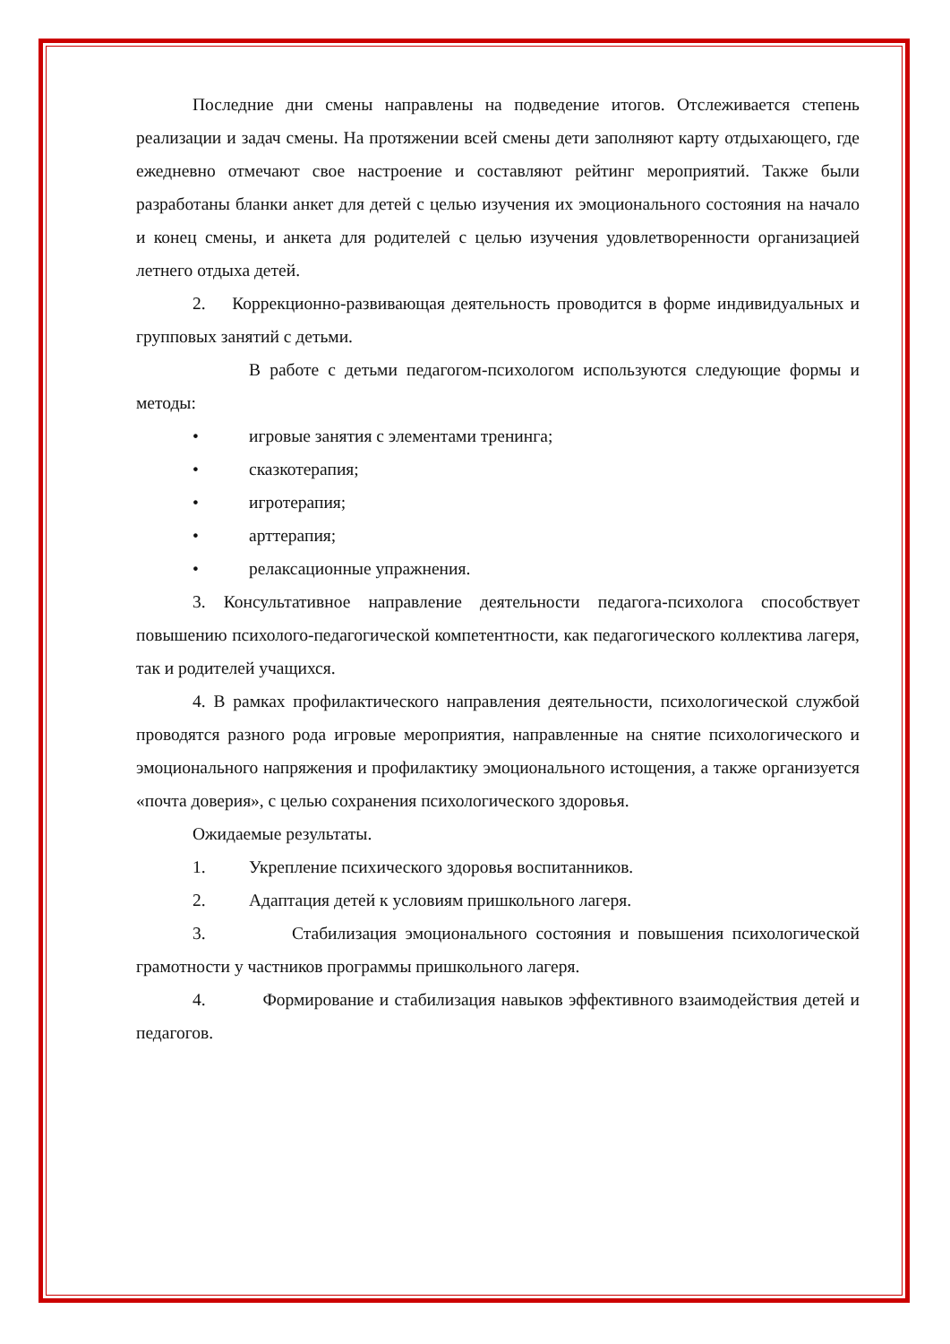Последние дни смены направлены на подведение итогов. Отслеживается степень реализации и задач смены. На протяжении всей смены дети заполняют карту отдыхающего, где ежедневно отмечают свое настроение и составляют рейтинг мероприятий. Также были разработаны бланки анкет для детей с целью изучения их эмоционального состояния на начало и конец смены, и анкета для родителей с целью изучения удовлетворенности организацией летнего отдыха детей.
2. Коррекционно-развивающая деятельность проводится в форме индивидуальных и групповых занятий с детьми.
В работе с детьми педагогом-психологом используются следующие формы и методы:
• игровые занятия с элементами тренинга;
• сказкотерапия;
• игротерапия;
• арттерапия;
• релаксационные упражнения.
3. Консультативное направление деятельности педагога-психолога способствует повышению психолого-педагогической компетентности, как педагогического коллектива лагеря, так и родителей учащихся.
4. В рамках профилактического направления деятельности, психологической службой проводятся разного рода игровые мероприятия, направленные на снятие психологического и эмоционального напряжения и профилактику эмоционального истощения, а также организуется «почта доверия», с целью сохранения психологического здоровья.
Ожидаемые результаты.
1. Укрепление психического здоровья воспитанников.
2. Адаптация детей к условиям пришкольного лагеря.
3. Стабилизация эмоционального состояния и повышения психологической грамотности у частников программы пришкольного лагеря.
4. Формирование и стабилизация навыков эффективного взаимодействия детей и педагогов.